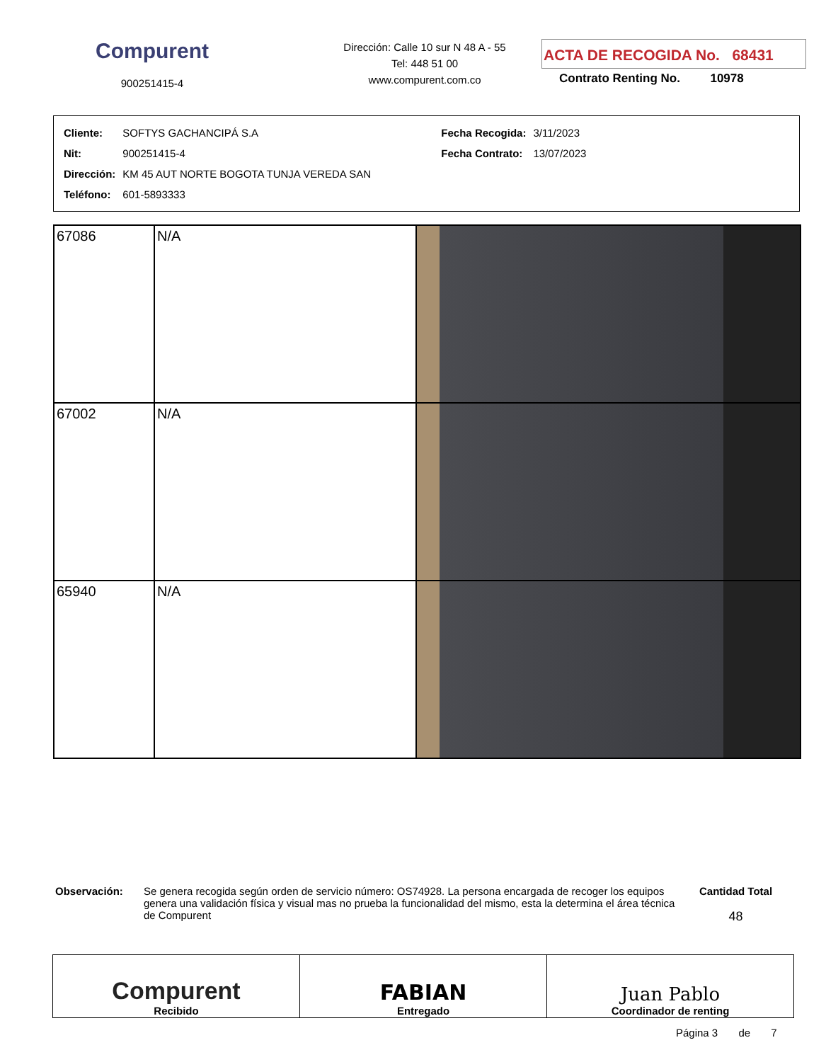Compurent
900251415-4
Dirección: Calle 10 sur N 48 A - 55
Tel: 448 51 00
www.compurent.com.co
ACTA DE RECOGIDA No. 68431
Contrato Renting No. 10978
| Cliente: | SOFTYS GACHANCIPÁ S.A | Fecha Recogida: | 3/11/2023 |
| Nit: | 900251415-4 | Fecha Contrato: | 13/07/2023 |
| Dirección: | KM 45 AUT NORTE BOGOTA TUNJA VEREDA SAN | | |
| Teléfono: | 601-5893333 | | |
| 67086 | N/A | |
| 67002 | N/A | |
| 65940 | N/A | |
Observación: Se genera recogida según orden de servicio número: OS74928. La persona encargada de recoger los equipos genera una validación física y visual mas no prueba la funcionalidad del mismo, esta la determina el área técnica de Compurent
Cantidad Total
48
| Compurent Recibido | FABIAN Entregado | Juan Pablo Coordinador de renting |
Página 3 de 7